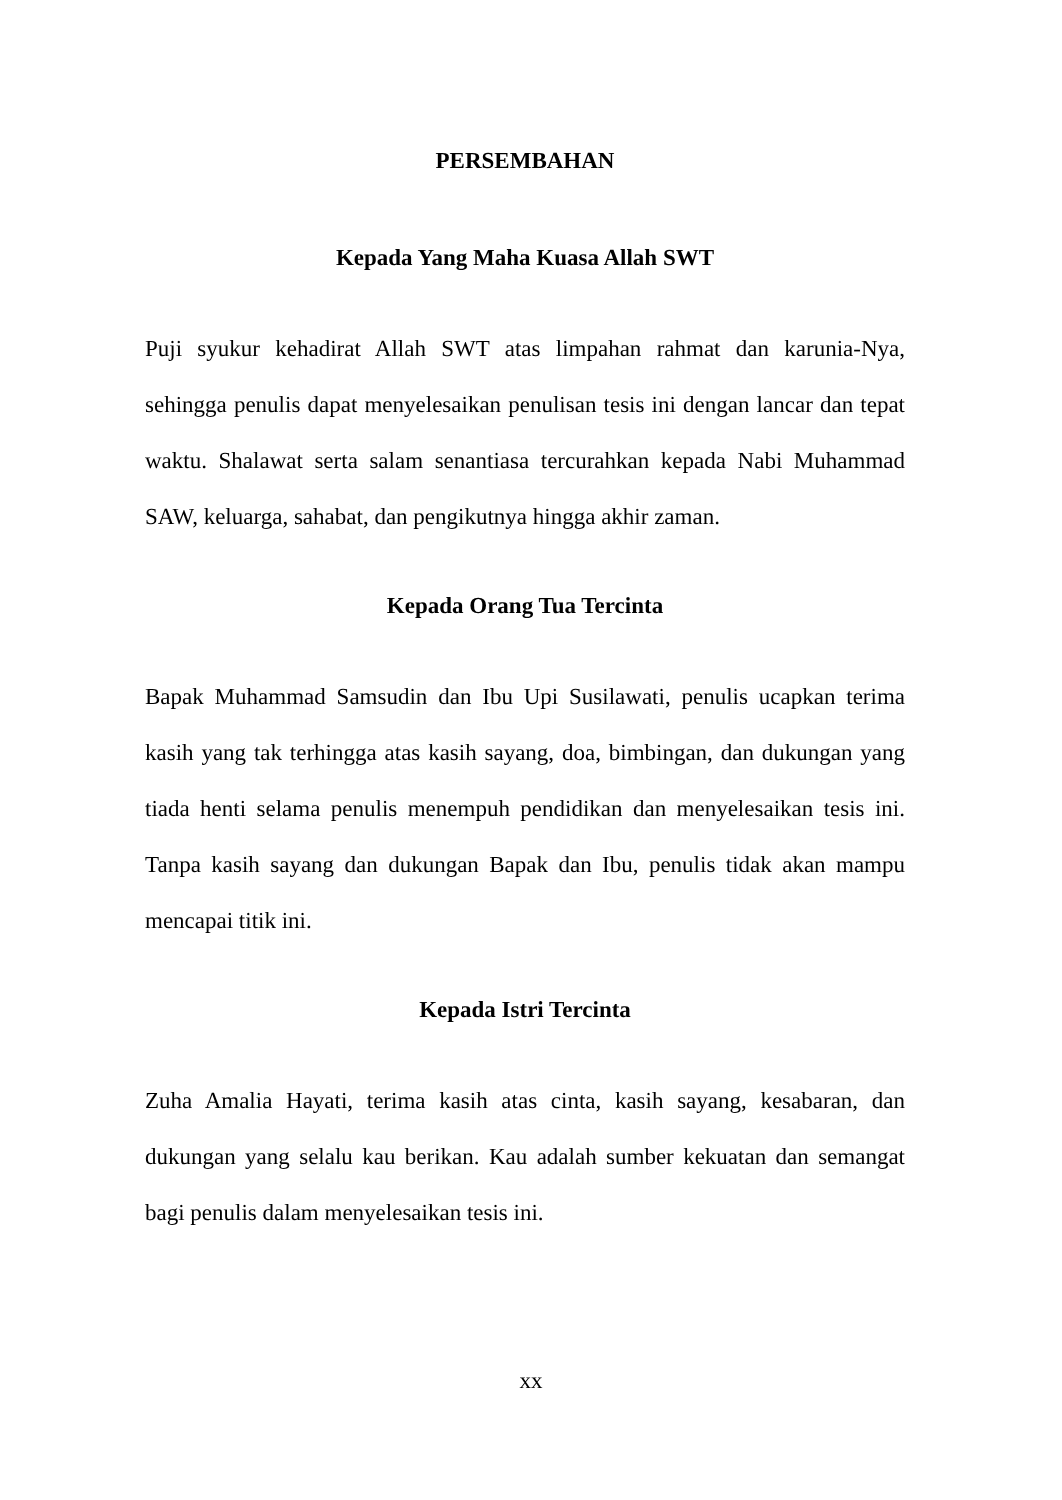PERSEMBAHAN
Kepada Yang Maha Kuasa Allah SWT
Puji syukur kehadirat Allah SWT atas limpahan rahmat dan karunia-Nya, sehingga penulis dapat menyelesaikan penulisan tesis ini dengan lancar dan tepat waktu. Shalawat serta salam senantiasa tercurahkan kepada Nabi Muhammad SAW, keluarga, sahabat, dan pengikutnya hingga akhir zaman.
Kepada Orang Tua Tercinta
Bapak Muhammad Samsudin dan Ibu Upi Susilawati, penulis ucapkan terima kasih yang tak terhingga atas kasih sayang, doa, bimbingan, dan dukungan yang tiada henti selama penulis menempuh pendidikan dan menyelesaikan tesis ini. Tanpa kasih sayang dan dukungan Bapak dan Ibu, penulis tidak akan mampu mencapai titik ini.
Kepada Istri Tercinta
Zuha Amalia Hayati, terima kasih atas cinta, kasih sayang, kesabaran, dan dukungan yang selalu kau berikan. Kau adalah sumber kekuatan dan semangat bagi penulis dalam menyelesaikan tesis ini.
xx